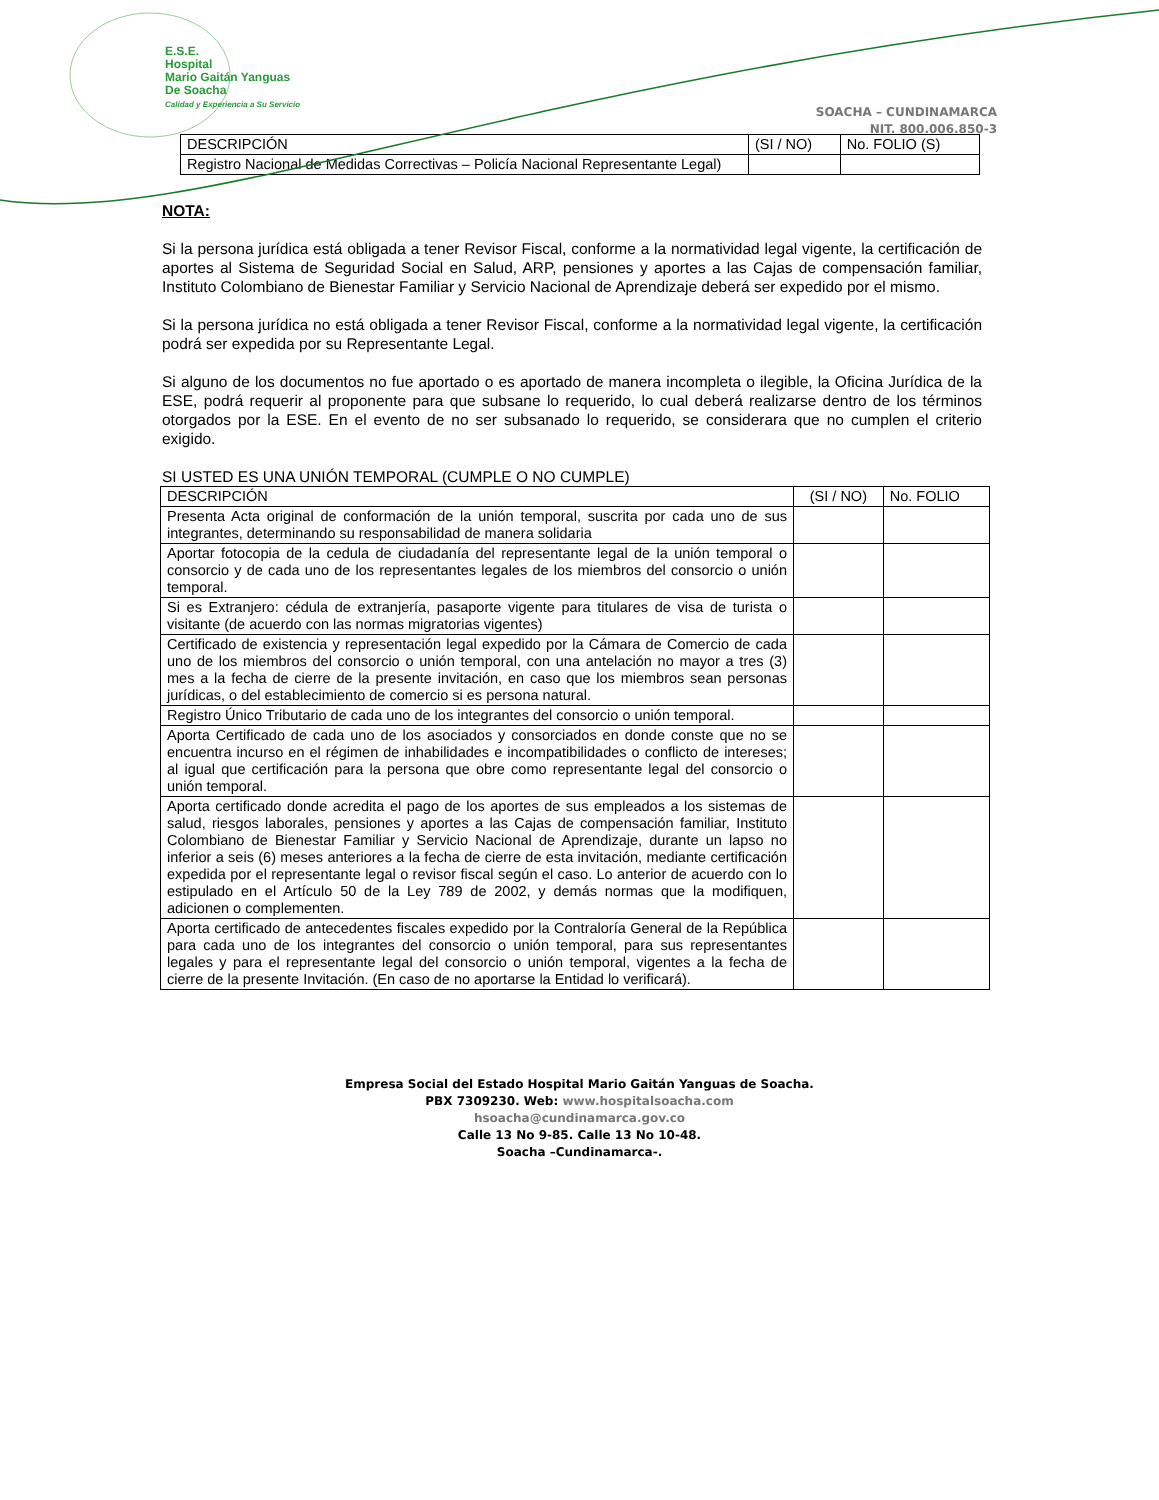E.S.E.
Hospital
Mario Gaitán Yanguas
De Soacha
Calidad y Experiencia a Su Servicio
SOACHA – CUNDINAMARCA
NIT. 800.006.850-3
| DESCRIPCIÓN | (SI / NO) | No. FOLIO (S) |
| Registro Nacional de Medidas Correctivas – Policía Nacional Representante Legal) | | |
NOTA:
Si la persona jurídica está obligada a tener Revisor Fiscal, conforme a la normatividad legal vigente, la certificación de aportes al Sistema de Seguridad Social en Salud, ARP, pensiones y aportes a las Cajas de compensación familiar, Instituto Colombiano de Bienestar Familiar y Servicio Nacional de Aprendizaje deberá ser expedido por el mismo.
Si la persona jurídica no está obligada a tener Revisor Fiscal, conforme a la normatividad legal vigente, la certificación podrá ser expedida por su Representante Legal.
Si alguno de los documentos no fue aportado o es aportado de manera incompleta o ilegible, la Oficina Jurídica de la ESE, podrá requerir al proponente para que subsane lo requerido, lo cual deberá realizarse dentro de los términos otorgados por la ESE. En el evento de no ser subsanado lo requerido, se considerara que no cumplen el criterio exigido.
SI USTED ES UNA UNIÓN TEMPORAL (CUMPLE O NO CUMPLE)
| DESCRIPCIÓN | (SI / NO) | No. FOLIO |
| Presenta Acta original de conformación de la unión temporal, suscrita por cada uno de sus integrantes, determinando su responsabilidad de manera solidaria | | |
| Aportar fotocopia de la cedula de ciudadanía del representante legal de la unión temporal o consorcio y de cada uno de los representantes legales de los miembros del consorcio o unión temporal. | | |
| Si es Extranjero: cédula de extranjería, pasaporte vigente para titulares de visa de turista o visitante (de acuerdo con las normas migratorias vigentes) | | |
| Certificado de existencia y representación legal expedido por la Cámara de Comercio de cada uno de los miembros del consorcio o unión temporal, con una antelación no mayor a tres (3) mes a la fecha de cierre de la presente invitación, en caso que los miembros sean personas jurídicas, o del establecimiento de comercio si es persona natural. | | |
| Registro Único Tributario de cada uno de los integrantes del consorcio o unión temporal. | | |
| Aporta Certificado de cada uno de los asociados y consorciados en donde conste que no se encuentra incurso en el régimen de inhabilidades e incompatibilidades o conflicto de intereses; al igual que certificación para la persona que obre como representante legal del consorcio o unión temporal. | | |
| Aporta certificado donde acredita el pago de los aportes de sus empleados a los sistemas de salud, riesgos laborales, pensiones y aportes a las Cajas de compensación familiar, Instituto Colombiano de Bienestar Familiar y Servicio Nacional de Aprendizaje, durante un lapso no inferior a seis (6) meses anteriores a la fecha de cierre de esta invitación, mediante certificación expedida por el representante legal o revisor fiscal según el caso. Lo anterior de acuerdo con lo estipulado en el Artículo 50 de la Ley 789 de 2002, y demás normas que la modifiquen, adicionen o complementen. | | |
| Aporta certificado de antecedentes fiscales expedido por la Contraloría General de la República para cada uno de los integrantes del consorcio o unión temporal, para sus representantes legales y para el representante legal del consorcio o unión temporal, vigentes a la fecha de cierre de la presente Invitación. (En caso de no aportarse la Entidad lo verificará). | | |
Empresa Social del Estado Hospital Mario Gaitán Yanguas de Soacha.
PBX 7309230. Web: www.hospitalsoacha.com
hsoacha@cundinamarca.gov.co
Calle 13 No 9-85. Calle 13 No 10-48.
Soacha –Cundinamarca-.